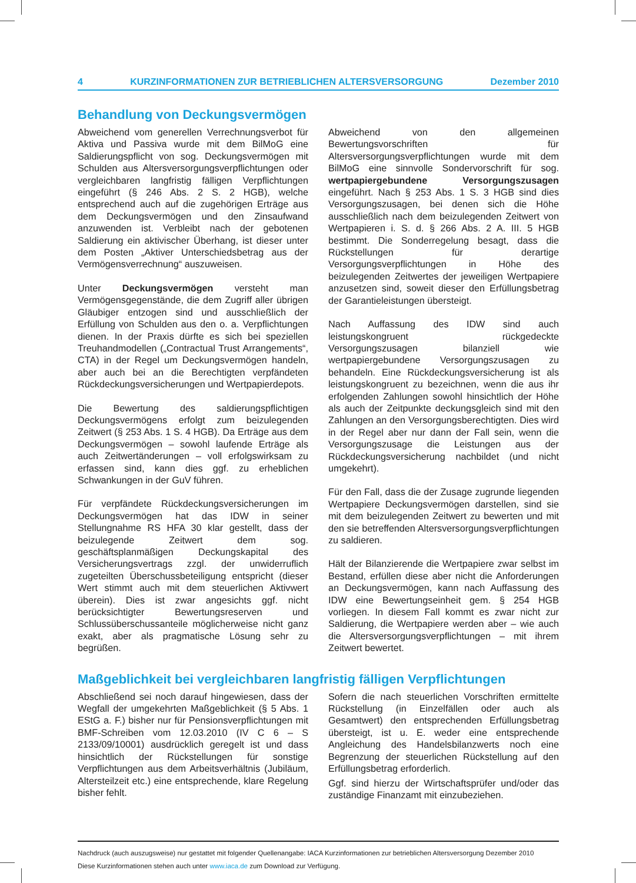4 KURZINFORMATIONEN ZUR BETRIEBLICHEN ALTERSVERSORGUNG Dezember 2010
Behandlung von Deckungsvermögen
Abweichend vom generellen Verrechnungsverbot für Aktiva und Passiva wurde mit dem BilMoG eine Saldierungspflicht von sog. Deckungsvermögen mit Schulden aus Altersversorgungsverpflichtungen oder vergleichbaren langfristig fälligen Verpflichtungen eingeführt (§ 246 Abs. 2 S. 2 HGB), welche entsprechend auch auf die zugehörigen Erträge aus dem Deckungsvermögen und den Zinsaufwand anzuwenden ist. Verbleibt nach der gebotenen Saldierung ein aktivischer Überhang, ist dieser unter dem Posten „Aktiver Unterschiedsbetrag aus der Vermögensverrechnung“ auszuweisen.
Unter Deckungsvermögen versteht man Vermögensgegenstände, die dem Zugriff aller übrigen Gläubiger entzogen sind und ausschließlich der Erfüllung von Schulden aus den o. a. Verpflichtungen dienen. In der Praxis dürfte es sich bei speziellen Treuhandmodellen („Contractual Trust Arrangements“, CTA) in der Regel um Deckungsvermögen handeln, aber auch bei an die Berechtigten verpfändeten Rückdeckungsversicherungen und Wertpapierdepots.
Die Bewertung des saldierungspflichtigen Deckungsvermögens erfolgt zum beizulegenden Zeitwert (§ 253 Abs. 1 S. 4 HGB). Da Erträge aus dem Deckungsvermögen – sowohl laufende Erträge als auch Zeitwertänderungen – voll erfolgswirksam zu erfassen sind, kann dies ggf. zu erheblichen Schwankungen in der GuV führen.
Für verpfändete Rückdeckungsversicherungen im Deckungsvermögen hat das IDW in seiner Stellungnahme RS HFA 30 klar gestellt, dass der beizulegende Zeitwert dem sog. geschäftsplanmäßigen Deckungskapital des Versicherungsvertrags zzgl. der unwiderruflich zugeteilten Überschussbeteiligung entspricht (dieser Wert stimmt auch mit dem steuerlichen Aktivwert überein). Dies ist zwar angesichts ggf. nicht berücksichtigter Bewertungsreserven und Schlussüberschussanteile möglicherweise nicht ganz exakt, aber als pragmatische Lösung sehr zu begrüßen.
Abweichend von den allgemeinen Bewertungsvorschriften für Altersversorgungsverpflichtungen wurde mit dem BilMoG eine sinnvolle Sondervorschrift für sog. wertpapiergebundene Versorgungszusagen eingeführt. Nach § 253 Abs. 1 S. 3 HGB sind dies Versorgungszusagen, bei denen sich die Höhe ausschließlich nach dem beizulegenden Zeitwert von Wertpapieren i. S. d. § 266 Abs. 2 A. III. 5 HGB bestimmt. Die Sonderregelung besagt, dass die Rückstellungen für derartige Versorgungsverpflichtungen in Höhe des beizulegenden Zeitwertes der jeweiligen Wertpapiere anzusetzen sind, soweit dieser den Erfüllungsbetrag der Garantieleistungen übersteigt.
Nach Auffassung des IDW sind auch leistungskongruent rückgedeckte Versorgungszusagen bilanziell wie wertpapiergebundene Versorgungszusagen zu behandeln. Eine Rückdeckungsversicherung ist als leistungskongruent zu bezeichnen, wenn die aus ihr erfolgenden Zahlungen sowohl hinsichtlich der Höhe als auch der Zeitpunkte deckungsgleich sind mit den Zahlungen an den Versorgungsberechtigten. Dies wird in der Regel aber nur dann der Fall sein, wenn die Versorgungszusage die Leistungen aus der Rückdeckungsversicherung nachbildet (und nicht umgekehrt).
Für den Fall, dass die der Zusage zugrunde liegenden Wertpapiere Deckungsvermögen darstellen, sind sie mit dem beizulegenden Zeitwert zu bewerten und mit den sie betreffenden Altersversorgungsverpflichtungen zu saldieren.
Hält der Bilanzierende die Wertpapiere zwar selbst im Bestand, erfüllen diese aber nicht die Anforderungen an Deckungsvermögen, kann nach Auffassung des IDW eine Bewertungseinheit gem. § 254 HGB vorliegen. In diesem Fall kommt es zwar nicht zur Saldierung, die Wertpapiere werden aber – wie auch die Altersversorgungsverpflichtungen – mit ihrem Zeitwert bewertet.
Maßgeblichkeit bei vergleichbaren langfristig fälligen Verpflichtungen
Abschließend sei noch darauf hingewiesen, dass der Wegfall der umgekehrten Maßgeblichkeit (§ 5 Abs. 1 EStG a. F.) bisher nur für Pensionsverpflichtungen mit BMF-Schreiben vom 12.03.2010 (IV C 6 – S 2133/09/10001) ausdrücklich geregelt ist und dass hinsichtlich der Rückstellungen für sonstige Verpflichtungen aus dem Arbeitsverhältnis (Jubiläum, Altersteilzeit etc.) eine entsprechende, klare Regelung bisher fehlt.
Sofern die nach steuerlichen Vorschriften ermittelte Rückstellung (in Einzelfällen oder auch als Gesamtwert) den entsprechenden Erfüllungsbetrag übersteigt, ist u. E. weder eine entsprechende Angleichung des Handelsbilanzwerts noch eine Begrenzung der steuerlichen Rückstellung auf den Erfüllungsbetrag erforderlich.
Ggf. sind hierzu der Wirtschaftsprüfer und/oder das zuständige Finanzamt mit einzubeziehen.
Nachdruck (auch auszugsweise) nur gestattet mit folgender Quellenangabe: IACA Kurzinformationen zur betrieblichen Altersversorgung Dezember 2010
Diese Kurzinformationen stehen auch unter www.iaca.de zum Download zur Verfügung.